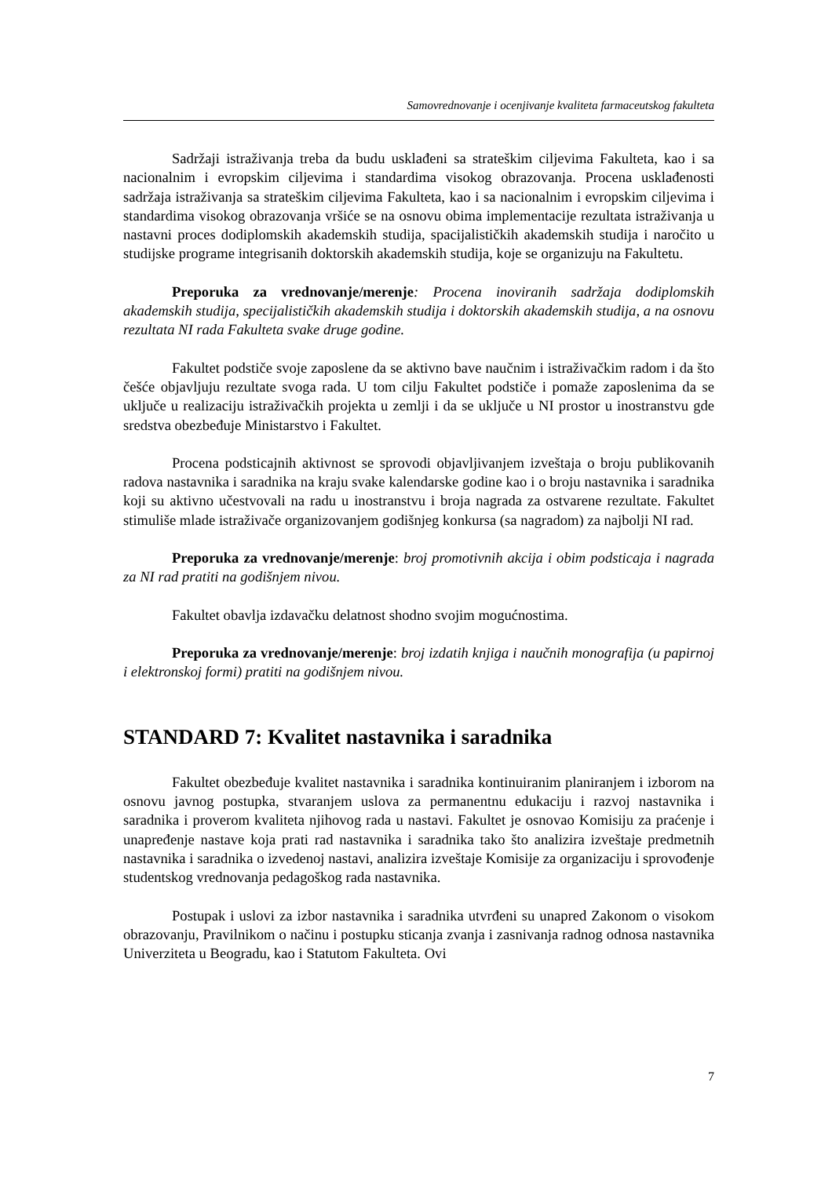Samovrednovanje i ocenjivanje kvaliteta farmaceutskog fakulteta
Sadržaji istraživanja treba da budu usklađeni sa strateškim ciljevima Fakulteta, kao i sa nacionalnim i evropskim ciljevima i standardima visokog obrazovanja. Procena usklađenosti sadržaja istraživanja sa strateškim ciljevima Fakulteta, kao i sa nacionalnim i evropskim ciljevima i standardima visokog obrazovanja vršiće se na osnovu obima implementacije rezultata istraživanja u nastavni proces dodiplomskih akademskih studija, spacijalističkih akademskih studija i naročito u studijske programe integrisanih doktorskih akademskih studija, koje se organizuju na Fakultetu.
Preporuka za vrednovanje/merenje: Procena inoviranih sadržaja dodiplomskih akademskih studija, specijalističkih akademskih studija i doktorskih akademskih studija, a na osnovu rezultata NI rada Fakulteta svake druge godine.
Fakultet podstiče svoje zaposlene da se aktivno bave naučnim i istraživačkim radom i da što češće objavljuju rezultate svoga rada. U tom cilju Fakultet podstiče i pomaže zaposlenima da se uključe u realizaciju istraživačkih projekta u zemlji i da se uključe u NI prostor u inostranstvu gde sredstva obezbeđuje Ministarstvo i Fakultet.
Procena podsticajnih aktivnost se sprovodi objavljivanjem izveštaja o broju publikovanih radova nastavnika i saradnika na kraju svake kalendarske godine kao i o broju nastavnika i saradnika koji su aktivno učestvovali na radu u inostranstvu i broja nagrada za ostvarene rezultate. Fakultet stimuliše mlade istraživače organizovanjem godišnjeg konkursa (sa nagradom) za najbolji NI rad.
Preporuka za vrednovanje/merenje: broj promotivnih akcija i obim podsticaja i nagrada za NI rad pratiti na godišnjem nivou.
Fakultet obavlja izdavačku delatnost shodno svojim mogućnostima.
Preporuka za vrednovanje/merenje: broj izdatih knjiga i naučnih monografija (u papirnoj i elektronskoj formi) pratiti na godišnjem nivou.
STANDARD 7: Kvalitet nastavnika i saradnika
Fakultet obezbeđuje kvalitet nastavnika i saradnika kontinuiranim planiranjem i izborom na osnovu javnog postupka, stvaranjem uslova za permanentnu edukaciju i razvoj nastavnika i saradnika i proverom kvaliteta njihovog rada u nastavi. Fakultet je osnovao Komisiju za praćenje i unapređenje nastave koja prati rad nastavnika i saradnika tako što analizira izveštaje predmetnih nastavnika i saradnika o izvedenoj nastavi, analizira izveštaje Komisije za organizaciju i sprovođenje studentskog vrednovanja pedagoškog rada nastavnika.
Postupak i uslovi za izbor nastavnika i saradnika utvrđeni su unapred Zakonom o visokom obrazovanju, Pravilnikom o načinu i postupku sticanja zvanja i zasnivanja radnog odnosa nastavnika Univerziteta u Beogradu, kao i Statutom Fakulteta. Ovi
7